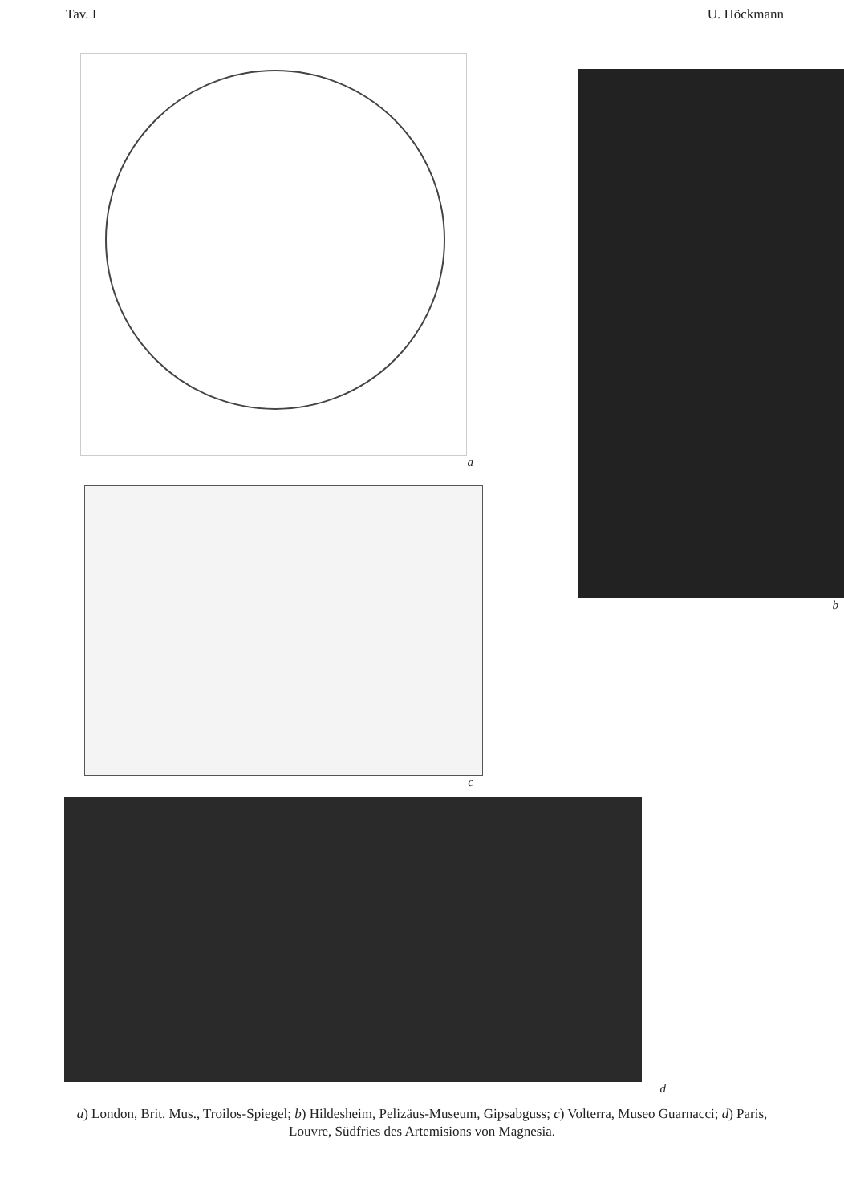Tav. I U. Höckmann
a
c
b
d
a) London, Brit. Mus., Troilos-Spiegel; b) Hildesheim, Pelizäus-Museum, Gipsabguss; c) Volterra, Museo Guarnacci; d) Paris, Louvre, Südfries des Artemisions von Magnesia.